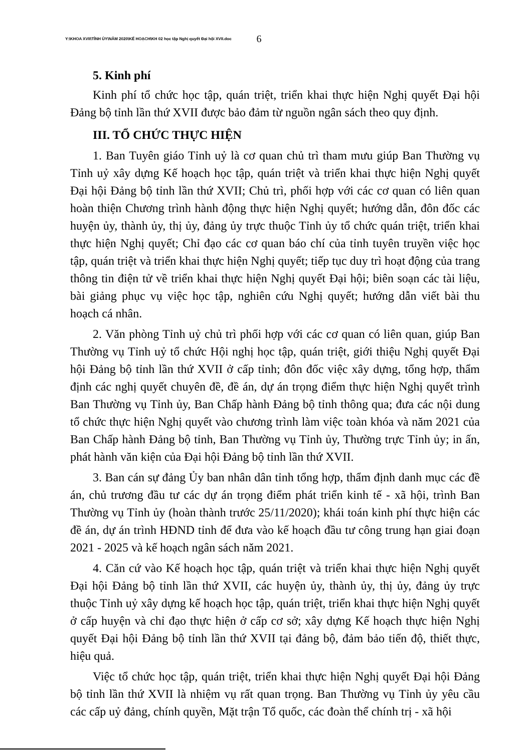Y:\KHOA XVII\TỈNH ỦY\NĂM 2020\KẾ HOẠCH\KH 02 học tập Nghị quyết Đại hội XVII.doc 6
5. Kinh phí
Kinh phí tổ chức học tập, quán triệt, triển khai thực hiện Nghị quyết Đại hội Đảng bộ tỉnh lần thứ XVII được bảo đảm từ nguồn ngân sách theo quy định.
III. TỔ CHỨC THỰC HIỆN
1. Ban Tuyên giáo Tỉnh uỷ là cơ quan chủ trì tham mưu giúp Ban Thường vụ Tỉnh uỷ xây dựng Kế hoạch học tập, quán triệt và triển khai thực hiện Nghị quyết Đại hội Đảng bộ tỉnh lần thứ XVII; Chủ trì, phối hợp với các cơ quan có liên quan hoàn thiện Chương trình hành động thực hiện Nghị quyết; hướng dẫn, đôn đốc các huyện ủy, thành ủy, thị ủy, đảng ủy trực thuộc Tỉnh ủy tổ chức quán triệt, triển khai thực hiện Nghị quyết; Chỉ đạo các cơ quan báo chí của tỉnh tuyên truyền việc học tập, quán triệt và triển khai thực hiện Nghị quyết; tiếp tục duy trì hoạt động của trang thông tin điện tử về triển khai thực hiện Nghị quyết Đại hội; biên soạn các tài liệu, bài giảng phục vụ việc học tập, nghiên cứu Nghị quyết; hướng dẫn viết bài thu hoạch cá nhân.
2. Văn phòng Tỉnh uỷ chủ trì phối hợp với các cơ quan có liên quan, giúp Ban Thường vụ Tỉnh uỷ tổ chức Hội nghị học tập, quán triệt, giới thiệu Nghị quyết Đại hội Đảng bộ tỉnh lần thứ XVII ở cấp tỉnh; đôn đốc việc xây dựng, tổng hợp, thẩm định các nghị quyết chuyên đề, đề án, dự án trọng điểm thực hiện Nghị quyết trình Ban Thường vụ Tỉnh ủy, Ban Chấp hành Đảng bộ tỉnh thông qua; đưa các nội dung tổ chức thực hiện Nghị quyết vào chương trình làm việc toàn khóa và năm 2021 của Ban Chấp hành Đảng bộ tỉnh, Ban Thường vụ Tỉnh ủy, Thường trực Tỉnh ủy; in ấn, phát hành văn kiện của Đại hội Đảng bộ tỉnh lần thứ XVII.
3. Ban cán sự đảng Ủy ban nhân dân tỉnh tổng hợp, thẩm định danh mục các đề án, chủ trương đầu tư các dự án trọng điểm phát triển kinh tế - xã hội, trình Ban Thường vụ Tỉnh ủy (hoàn thành trước 25/11/2020); khái toán kinh phí thực hiện các đề án, dự án trình HĐND tỉnh để đưa vào kế hoạch đầu tư công trung hạn giai đoạn 2021 - 2025 và kế hoạch ngân sách năm 2021.
4. Căn cứ vào Kế hoạch học tập, quán triệt và triển khai thực hiện Nghị quyết Đại hội Đảng bộ tỉnh lần thứ XVII, các huyện ủy, thành ủy, thị ủy, đảng ủy trực thuộc Tỉnh uỷ xây dựng kế hoạch học tập, quán triệt, triển khai thực hiện Nghị quyết ở cấp huyện và chỉ đạo thực hiện ở cấp cơ sở; xây dựng Kế hoạch thực hiện Nghị quyết Đại hội Đảng bộ tỉnh lần thứ XVII tại đảng bộ, đảm bảo tiến độ, thiết thực, hiệu quả.
Việc tổ chức học tập, quán triệt, triển khai thực hiện Nghị quyết Đại hội Đảng bộ tỉnh lần thứ XVII là nhiệm vụ rất quan trọng. Ban Thường vụ Tỉnh ủy yêu cầu các cấp uỷ đảng, chính quyền, Mặt trận Tổ quốc, các đoàn thể chính trị - xã hội